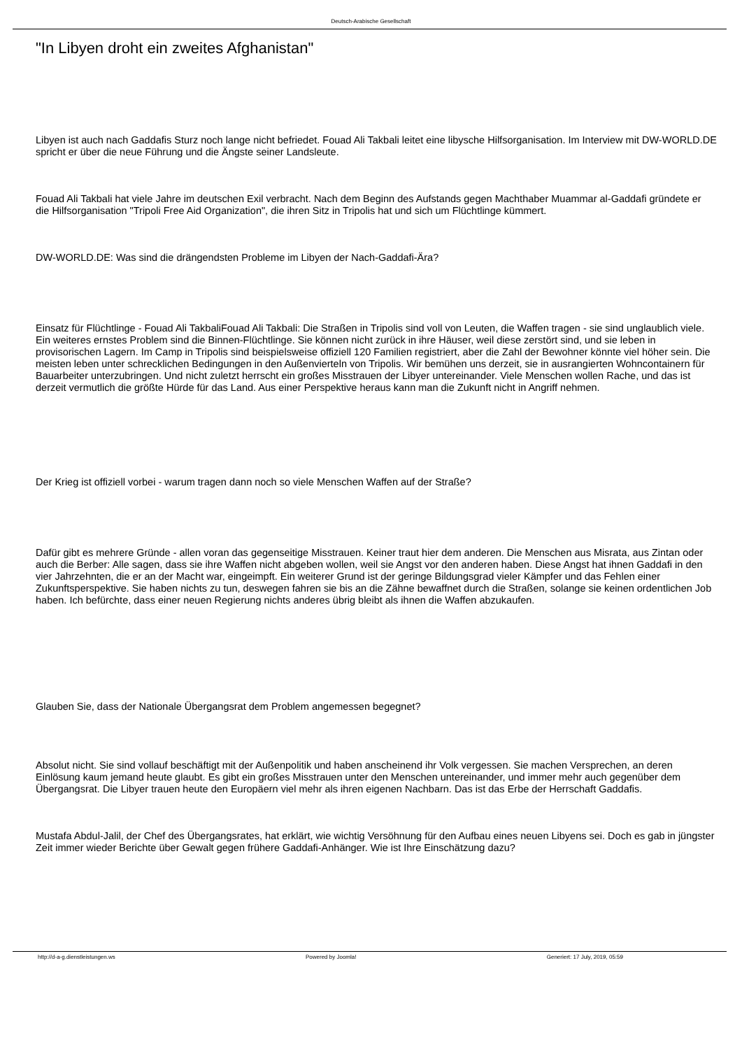Deutsch-Arabische Gesellschaft
"In Libyen droht ein zweites Afghanistan"
Libyen ist auch nach Gaddafis Sturz noch lange nicht befriedet. Fouad Ali Takbali leitet eine libysche Hilfsorganisation. Im Interview mit DW-WORLD.DE spricht er über die neue Führung und die Ängste seiner Landsleute.
Fouad Ali Takbali hat viele Jahre im deutschen Exil verbracht. Nach dem Beginn des Aufstands gegen Machthaber Muammar al-Gaddafi gründete er die Hilfsorganisation "Tripoli Free Aid Organization", die ihren Sitz in Tripolis hat und sich um Flüchtlinge kümmert.
DW-WORLD.DE: Was sind die drängendsten Probleme im Libyen der Nach-Gaddafi-Ära?
Einsatz für Flüchtlinge - Fouad Ali TakbaliFouad Ali Takbali: Die Straßen in Tripolis sind voll von Leuten, die Waffen tragen - sie sind unglaublich viele. Ein weiteres ernstes Problem sind die Binnen-Flüchtlinge. Sie können nicht zurück in ihre Häuser, weil diese zerstört sind, und sie leben in provisorischen Lagern. Im Camp in Tripolis sind beispielsweise offiziell 120 Familien registriert, aber die Zahl der Bewohner könnte viel höher sein. Die meisten leben unter schrecklichen Bedingungen in den Außenvierteln von Tripolis. Wir bemühen uns derzeit, sie in ausrangierten Wohncontainern für Bauarbeiter unterzubringen. Und nicht zuletzt herrscht ein großes Misstrauen der Libyer untereinander. Viele Menschen wollen Rache, und das ist derzeit vermutlich die größte Hürde für das Land. Aus einer Perspektive heraus kann man die Zukunft nicht in Angriff nehmen.
Der Krieg ist offiziell vorbei - warum tragen dann noch so viele Menschen Waffen auf der Straße?
Dafür gibt es mehrere Gründe - allen voran das gegenseitige Misstrauen. Keiner traut hier dem anderen. Die Menschen aus Misrata, aus Zintan oder auch die Berber: Alle sagen, dass sie ihre Waffen nicht abgeben wollen, weil sie Angst vor den anderen haben. Diese Angst hat ihnen Gaddafi in den vier Jahrzehnten, die er an der Macht war, eingeimpft. Ein weiterer Grund ist der geringe Bildungsgrad vieler Kämpfer und das Fehlen einer Zukunftsperspektive. Sie haben nichts zu tun, deswegen fahren sie bis an die Zähne bewaffnet durch die Straßen, solange sie keinen ordentlichen Job haben. Ich befürchte, dass einer neuen Regierung nichts anderes übrig bleibt als ihnen die Waffen abzukaufen.
Glauben Sie, dass der Nationale Übergangsrat dem Problem angemessen begegnet?
Absolut nicht. Sie sind vollauf beschäftigt mit der Außenpolitik und haben anscheinend ihr Volk vergessen. Sie machen Versprechen, an deren Einlösung kaum jemand heute glaubt. Es gibt ein großes Misstrauen unter den Menschen untereinander, und immer mehr auch gegenüber dem Übergangsrat. Die Libyer trauen heute den Europäern viel mehr als ihren eigenen Nachbarn. Das ist das Erbe der Herrschaft Gaddafis.
Mustafa Abdul-Jalil, der Chef des Übergangsrates, hat erklärt, wie wichtig Versöhnung für den Aufbau eines neuen Libyens sei. Doch es gab in jüngster Zeit immer wieder Berichte über Gewalt gegen frühere Gaddafi-Anhänger. Wie ist Ihre Einschätzung dazu?
http://d-a-g.dienstleistungen.ws Powered by Joomla! Generiert: 17 July, 2019, 05:59